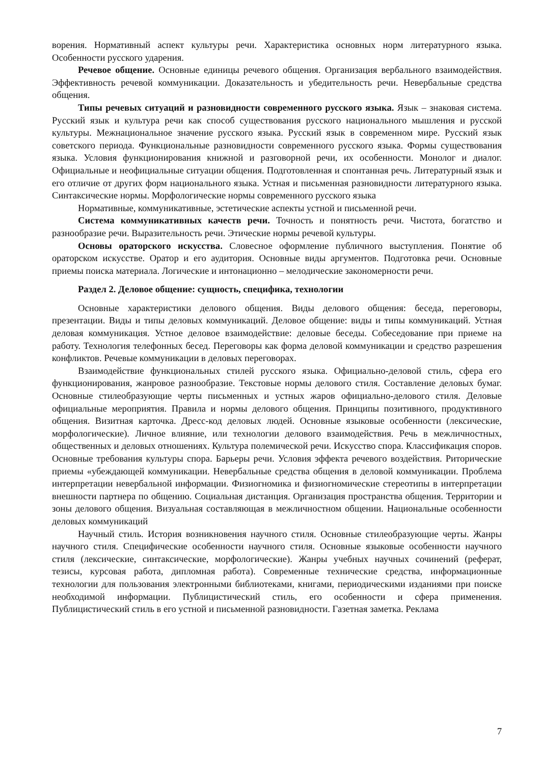ворения. Нормативный аспект культуры речи. Характеристика основных норм литературного языка. Особенности русского ударения.
Речевое общение. Основные единицы речевого общения. Организация вербального взаимодействия. Эффективность речевой коммуникации. Доказательность и убедительность речи. Невербальные средства общения.
Типы речевых ситуаций и разновидности современного русского языка. Язык – знаковая система. Русский язык и культура речи как способ существования русского национального мышления и русской культуры. Межнациональное значение русского языка. Русский язык в современном мире. Русский язык советского периода. Функциональные разновидности современного русского языка. Формы существования языка. Условия функционирования книжной и разговорной речи, их особенности. Монолог и диалог. Официальные и неофициальные ситуации общения. Подготовленная и спонтанная речь. Литературный язык и его отличие от других форм национального языка. Устная и письменная разновидности литературного языка. Синтаксические нормы. Морфологические нормы современного русского языка
Нормативные, коммуникативные, эстетические аспекты устной и письменной речи.
Система коммуникативных качеств речи. Точность и понятность речи. Чистота, богатство и разнообразие речи. Выразительность речи. Этические нормы речевой культуры.
Основы ораторского искусства. Словесное оформление публичного выступления. Понятие об ораторском искусстве. Оратор и его аудитория. Основные виды аргументов. Подготовка речи. Основные приемы поиска материала. Логические и интонационно – мелодические закономерности речи.
Раздел 2. Деловое общение: сущность, специфика, технологии
Основные характеристики делового общения. Виды делового общения: беседа, переговоры, презентации. Виды и типы деловых коммуникаций. Деловое общение: виды и типы коммуникаций. Устная деловая коммуникация. Устное деловое взаимодействие: деловые беседы. Собеседование при приеме на работу. Технология телефонных бесед. Переговоры как форма деловой коммуникации и средство разрешения конфликтов. Речевые коммуникации в деловых переговорах.
Взаимодействие функциональных стилей русского языка. Официально-деловой стиль, сфера его функционирования, жанровое разнообразие. Текстовые нормы делового стиля. Составление деловых бумаг. Основные стилеобразующие черты письменных и устных жаров официально-делового стиля. Деловые официальные мероприятия. Правила и нормы делового общения. Принципы позитивного, продуктивного общения. Визитная карточка. Дресс-код деловых людей. Основные языковые особенности (лексические, морфологические). Личное влияние, или технологии делового взаимодействия. Речь в межличностных, общественных и деловых отношениях. Культура полемической речи. Искусство спора. Классификация споров. Основные требования культуры спора. Барьеры речи. Условия эффекта речевого воздействия. Риторические приемы «убеждающей коммуникации. Невербальные средства общения в деловой коммуникации. Проблема интерпретации невербальной информации. Физиогномика и физиогномические стереотипы в интерпретации внешности партнера по общению. Социальная дистанция. Организация пространства общения. Территории и зоны делового общения. Визуальная составляющая в межличностном общении. Национальные особенности деловых коммуникаций
Научный стиль. История возникновения научного стиля. Основные стилеобразующие черты. Жанры научного стиля. Специфические особенности научного стиля. Основные языковые особенности научного стиля (лексические, синтаксические, морфологические). Жанры учебных научных сочинений (реферат, тезисы, курсовая работа, дипломная работа). Современные технические средства, информационные технологии для пользования электронными библиотеками, книгами, периодическими изданиями при поиске необходимой информации. Публицистический стиль, его особенности и сфера применения. Публицистический стиль в его устной и письменной разновидности. Газетная заметка. Реклама
7